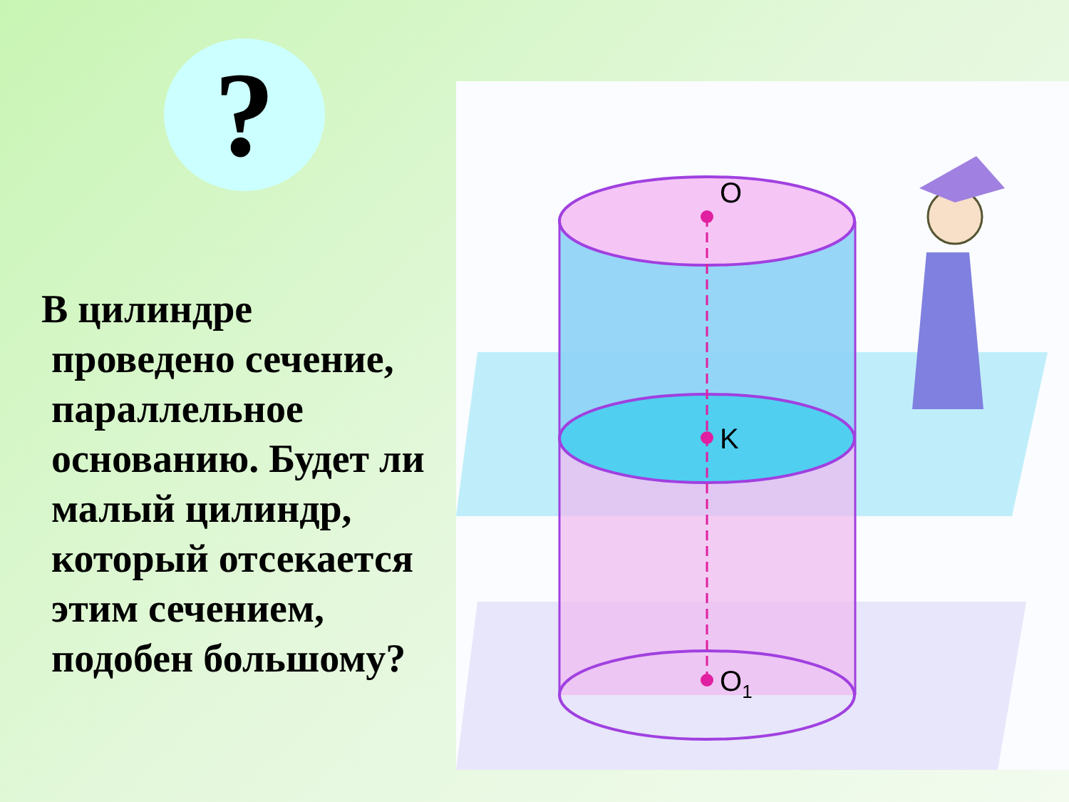?
В цилиндре
проведено сечение,
параллельное
основанию. Будет ли
малый цилиндр,
который отсекается
этим сечением,
подобен большому?
O
K
O1